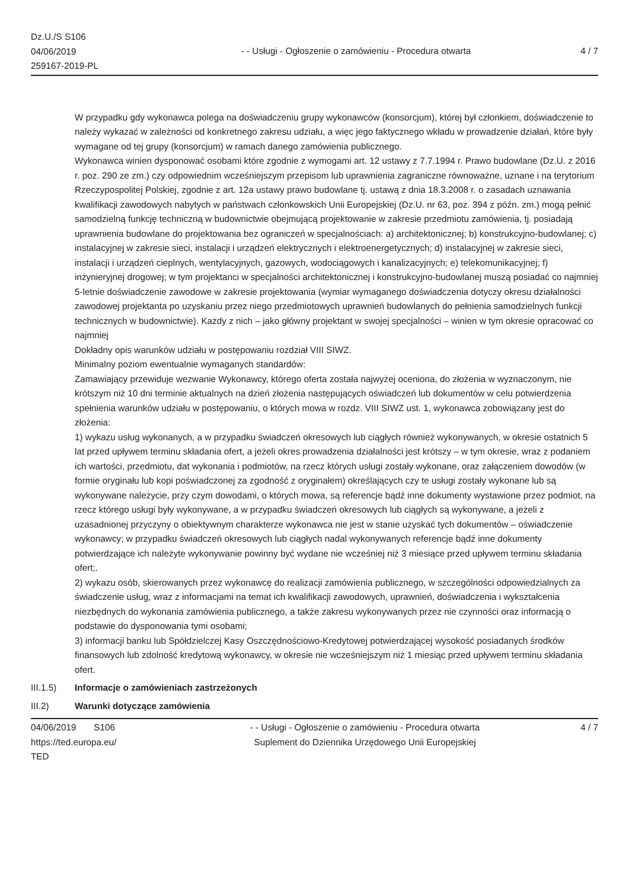Dz.U./S S106
04/06/2019
259167-2019-PL
- - Usługi - Ogłoszenie o zamówieniu - Procedura otwarta
4 / 7
W przypadku gdy wykonawca polega na doświadczeniu grupy wykonawców (konsorcjum), której był członkiem, doświadczenie to należy wykazać w zależności od konkretnego zakresu udziału, a więc jego faktycznego wkładu w prowadzenie działań, które były wymagane od tej grupy (konsorcjum) w ramach danego zamówienia publicznego.
Wykonawca winien dysponować osobami które zgodnie z wymogami art. 12 ustawy z 7.7.1994 r. Prawo budowlane (Dz.U. z 2016 r. poz. 290 ze zm.) czy odpowiednim wcześniejszym przepisom lub uprawnienia zagraniczne równoważne, uznane i na terytorium Rzeczypospolitej Polskiej, zgodnie z art. 12a ustawy prawo budowlane tj. ustawą z dnia 18.3.2008 r. o zasadach uznawania kwalifikacji zawodowych nabytych w państwach członkowskich Unii Europejskiej (Dz.U. nr 63, poz. 394 z późn. zm.) mogą pełnić samodzielną funkcję techniczną w budownictwie obejmującą projektowanie w zakresie przedmiotu zamówienia, tj. posiadają uprawnienia budowlane do projektowania bez ograniczeń w specjalnościach: a) architektonicznej; b) konstrukcyjno-budowlanej; c) instalacyjnej w zakresie sieci, instalacji i urządzeń elektrycznych i elektroenergetycznych; d) instalacyjnej w zakresie sieci, instalacji i urządzeń cieplnych, wentylacyjnych, gazowych, wodociągowych i kanalizacyjnych; e) telekomunikacyjnej; f) inżynieryjnej drogowej; w tym projektanci w specjalności architektonicznej i konstrukcyjno-budowlanej muszą posiadać co najmniej 5-letnie doświadczenie zawodowe w zakresie projektowania (wymiar wymaganego doświadczenia dotyczy okresu działalności zawodowej projektanta po uzyskaniu przez niego przedmiotowych uprawnień budowlanych do pełnienia samodzielnych funkcji technicznych w budownictwie). Każdy z nich – jako główny projektant w swojej specjalności – winien w tym okresie opracować co najmniej
Dokładny opis warunków udziału w postępowaniu rozdział VIII SIWZ.
Minimalny poziom ewentualnie wymaganych standardów:
Zamawiający przewiduje wezwanie Wykonawcy, którego oferta została najwyżej oceniona, do złożenia w wyznaczonym, nie krótszym niż 10 dni terminie aktualnych na dzień złożenia następujących oświadczeń lub dokumentów w celu potwierdzenia spełnienia warunków udziału w postępowaniu, o których mowa w rozdz. VIII SIWZ ust. 1, wykonawca zobowiązany jest do złożenia:
1) wykazu usług wykonanych, a w przypadku świadczeń okresowych lub ciągłych również wykonywanych, w okresie ostatnich 5 lat przed upływem terminu składania ofert, a jeżeli okres prowadzenia działalności jest krótszy – w tym okresie, wraz z podaniem ich wartości, przedmiotu, dat wykonania i podmiotów, na rzecz których usługi zostały wykonane, oraz załączeniem dowodów (w formie oryginału lub kopi poświadczonej za zgodność z oryginałem) określających czy te usługi zostały wykonane lub są wykonywane należycie, przy czym dowodami, o których mowa, są referencje bądź inne dokumenty wystawione przez podmiot, na rzecz którego usługi były wykonywane, a w przypadku świadczeń okresowych lub ciągłych są wykonywane, a jeżeli z uzasadnionej przyczyny o obiektywnym charakterze wykonawca nie jest w stanie uzyskać tych dokumentów – oświadczenie wykonawcy; w przypadku świadczeń okresowych lub ciągłych nadal wykonywanych referencje bądź inne dokumenty potwierdzające ich należyte wykonywanie powinny być wydane nie wcześniej niż 3 miesiące przed upływem terminu składania ofert;.
2) wykazu osób, skierowanych przez wykonawcę do realizacji zamówienia publicznego, w szczególności odpowiedzialnych za świadczenie usług, wraz z informacjami na temat ich kwalifikacji zawodowych, uprawnień, doświadczenia i wykształcenia niezbędnych do wykonania zamówienia publicznego, a także zakresu wykonywanych przez nie czynności oraz informacją o podstawie do dysponowania tymi osobami;
3) informacji banku lub Spółdzielczej Kasy Oszczędnościowo-Kredytowej potwierdzającej wysokość posiadanych środków finansowych lub zdolność kredytową wykonawcy, w okresie nie wcześniejszym niż 1 miesiąc przed upływem terminu składania ofert.
III.1.5) Informacje o zamówieniach zastrzeżonych
III.2) Warunki dotyczące zamówienia
04/06/2019 S106
https://ted.europa.eu/
TED
- - Usługi - Ogłoszenie o zamówieniu - Procedura otwarta
Suplement do Dziennika Urzędowego Unii Europejskiej
4 / 7